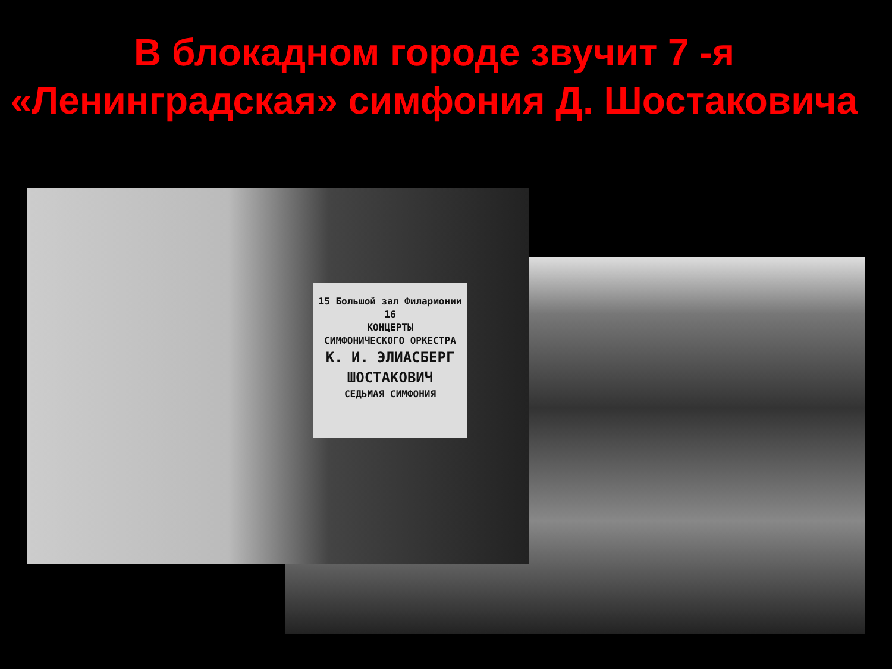В блокадном городе звучит 7 -я «Ленинградская» симфония Д. Шостаковича
15 Большой зал Филармонии 16
КОНЦЕРТЫ
СИМФОНИЧЕСКОГО ОРКЕСТРА
К. И. ЭЛИАСБЕРГ
ШОСТАКОВИЧ
СЕДЬМАЯ СИМФОНИЯ